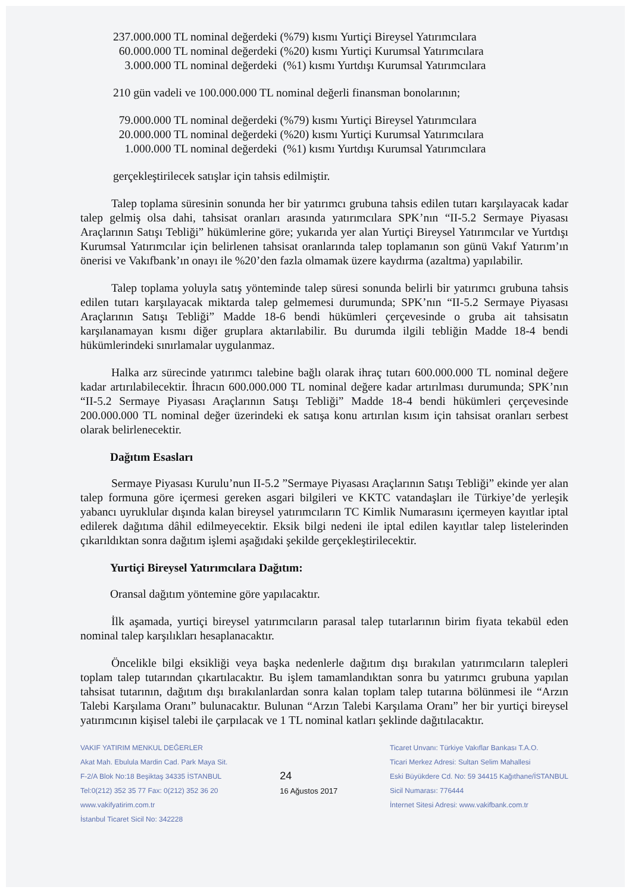237.000.000 TL nominal değerdeki (%79) kısmı Yurtiçi Bireysel Yatırımcılara
60.000.000 TL nominal değerdeki (%20) kısmı Yurtiçi Kurumsal Yatırımcılara
3.000.000 TL nominal değerdeki (%1) kısmı Yurtdışı Kurumsal Yatırımcılara
210 gün vadeli ve 100.000.000 TL nominal değerli finansman bonolarının;
79.000.000 TL nominal değerdeki (%79) kısmı Yurtiçi Bireysel Yatırımcılara
20.000.000 TL nominal değerdeki (%20) kısmı Yurtiçi Kurumsal Yatırımcılara
1.000.000 TL nominal değerdeki (%1) kısmı Yurtdışı Kurumsal Yatırımcılara
gerçekleştirilecek satışlar için tahsis edilmiştir.
Talep toplama süresinin sonunda her bir yatırımcı grubuna tahsis edilen tutarı karşılayacak kadar talep gelmiş olsa dahi, tahsisat oranları arasında yatırımcılara SPK’nın “II-5.2 Sermaye Piyasası Araçlarının Satışı Tebliği” hükümlerine göre; yukarıda yer alan Yurtiçi Bireysel Yatırımcılar ve Yurtdışı Kurumsal Yatırımcılar için belirlenen tahsisat oranlarında talep toplamanın son günü Vakıf Yatırım’ın önerisi ve Vakıfbank’ın onayı ile %20’den fazla olmamak üzere kaydırma (azaltma) yapılabilir.
Talep toplama yoluyla satış yönteminde talep süresi sonunda belirli bir yatırımcı grubuna tahsis edilen tutarı karşılayacak miktarda talep gelmemesi durumunda; SPK’nın “II-5.2 Sermaye Piyasası Araçlarının Satışı Tebliği” Madde 18-6 bendi hükümleri çerçevesinde o gruba ait tahsisatın karşılanamayan kısmı diğer gruplara aktarılabilir. Bu durumda ilgili tebliğin Madde 18-4 bendi hükümlerindeki sınırlamalar uygulanmaz.
Halka arz sürecinde yatırımcı talebine bağlı olarak ihraç tutarı 600.000.000 TL nominal değere kadar artırılabilecektir. İhracın 600.000.000 TL nominal değere kadar artırılması durumunda; SPK’nın “II-5.2 Sermaye Piyasası Araçlarının Satışı Tebliği” Madde 18-4 bendi hükümleri çerçevesinde 200.000.000 TL nominal değer üzerindeki ek satışa konu artırılan kısım için tahsisat oranları serbest olarak belirlenecektir.
Dağıtım Esasları
Sermaye Piyasası Kurulu’nun II-5.2 ”Sermaye Piyasası Araçlarının Satışı Tebliği” ekinde yer alan talep formuna göre içermesi gereken asgari bilgileri ve KKTC vatandaşları ile Türkiye’de yerleşik yabancı uyruklular dışında kalan bireysel yatırımcıların TC Kimlik Numarasını içermeyen kayıtlar iptal edilerek dağıtıma dâhil edilmeyecektir. Eksik bilgi nedeni ile iptal edilen kayıtlar talep listelerinden çıkarıldıktan sonra dağıtım işlemi aşağıdaki şekilde gerçekleştirilecektir.
Yurtiçi Bireysel Yatırımcılara Dağıtım:
Oransal dağıtım yöntemine göre yapılacaktır.
İlk aşamada, yurtiçi bireysel yatırımcıların parasal talep tutarlarının birim fiyata tekabül eden nominal talep karşılıkları hesaplanacaktır.
Öncelikle bilgi eksikliği veya başka nedenlerle dağıtım dışı bırakılan yatırımcıların talepleri toplam talep tutarından çıkartılacaktır. Bu işlem tamamlandıktan sonra bu yatırımcı grubuna yapılan tahsisat tutarının, dağıtım dışı bırakılanlardan sonra kalan toplam talep tutarına bölünmesi ile “Arzın Talebi Karşılama Oranı” bulunacaktır. Bulunan “Arzın Talebi Karşılama Oranı” her bir yurtiçi bireysel yatırımcının kişisel talebi ile çarpılacak ve 1 TL nominal katları şeklinde dağıtılacaktır.
VAKIF YATIRIM MENKUL DEĞERLER
Akat Mah. Ebulula Mardin Cad. Park Maya Sit.
F-2/A Blok No:18 Beşiktaş 34335 İSTANBUL
Tel:0(212) 352 35 77 Fax: 0(212) 352 36 20
www.vakifyatirim.com.tr
İstanbul Ticaret Sicil No: 342228
24
16 Ağustos 2017
Ticaret Unvanı: Türkiye Vakıflar Bankası T.A.O.
Ticari Merkez Adresi: Sultan Selim Mahallesi
Eski Büyükdere Cd. No: 59 34415 Kağıthane/İSTANBUL
Sicil Numarası: 776444
İnternet Sitesi Adresi: www.vakifbank.com.tr